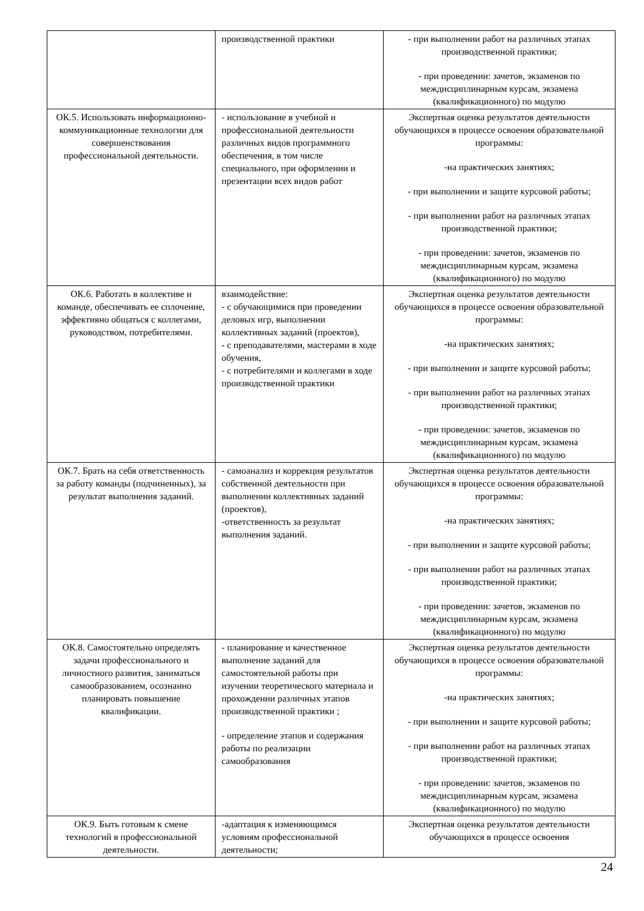| | производственной практики | - при выполнении работ на различных этапах производственной практики; - при проведении: зачетов, экзаменов по междисциплинарным курсам, экзамена (квалификационного) по модулю |
| ОК.5. Использовать информационно-коммуникационные технологии для совершенствования профессиональной деятельности. | - использование в учебной и профессиональной деятельности различных видов программного обеспечения, в том числе специального, при оформлении и презентации всех видов работ | Экспертная оценка результатов деятельности обучающихся в процессе освоения образовательной программы: -на практических занятиях; - при выполнении и защите курсовой работы; - при выполнении работ на различных этапах производственной практики; - при проведении: зачетов, экзаменов по междисциплинарным курсам, экзамена (квалификационного) по модулю |
| ОК.6. Работать в коллективе и команде, обеспечивать ее сплочение, эффективно общаться с коллегами, руководством, потребителями. | взаимодействие: - с обучающимися при проведении деловых игр, выполнении коллективных заданий (проектов), - с преподавателями, мастерами в ходе обучения, - с потребителями и коллегами в ходе производственной практики | Экспертная оценка результатов деятельности обучающихся в процессе освоения образовательной программы: -на практических занятиях; - при выполнении и защите курсовой работы; - при выполнении работ на различных этапах производственной практики; - при проведении: зачетов, экзаменов по междисциплинарным курсам, экзамена (квалификационного) по модулю |
| ОК.7. Брать на себя ответственность за работу команды (подчиненных), за результат выполнения заданий. | - самоанализ и коррекция результатов собственной деятельности при выполнении коллективных заданий (проектов), -ответственность за результат выполнения заданий. | Экспертная оценка результатов деятельности обучающихся в процессе освоения образовательной программы: -на практических занятиях; - при выполнении и защите курсовой работы; - при выполнении работ на различных этапах производственной практики; - при проведении: зачетов, экзаменов по междисциплинарным курсам, экзамена (квалификационного) по модулю |
| ОК.8. Самостоятельно определять задачи профессионального и личностного развития, заниматься самообразованием, осознанно планировать повышение квалификации. | - планирование и качественное выполнение заданий для самостоятельной работы при изучении теоретического материала и прохождении различных этапов производственной практики ; - определение этапов и содержания работы по реализации самообразования | Экспертная оценка результатов деятельности обучающихся в процессе освоения образовательной программы: -на практических занятиях; - при выполнении и защите курсовой работы; - при выполнении работ на различных этапах производственной практики; - при проведении: зачетов, экзаменов по междисциплинарным курсам, экзамена (квалификационного) по модулю |
| ОК.9. Быть готовым к смене технологий в профессиональной деятельности. | -адаптация к изменяющимся условиям профессиональной деятельности; | Экспертная оценка результатов деятельности обучающихся в процессе освоения |
24